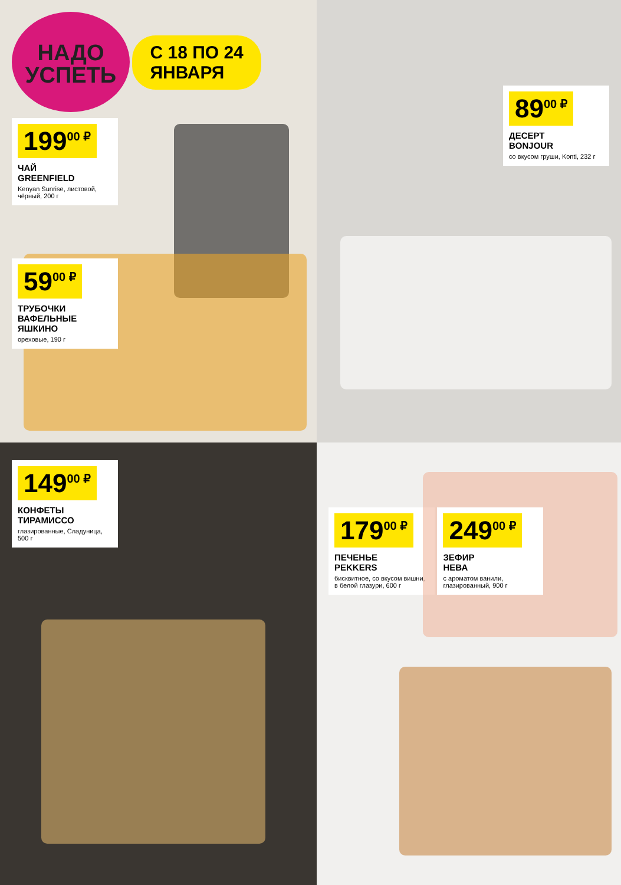НАДО
УСПЕТЬ
С 18 ПО 24
ЯНВАРЯ
199<sup>00 ₽</sup>
ЧАЙ
GREENFIELD
Kenyan Sunrise, листовой, чёрный, 200 г
59<sup>00 ₽</sup>
ТРУБОЧКИ ВАФЕЛЬНЫЕ ЯШКИНО
ореховые, 190 г
89<sup>00 ₽</sup>
ДЕСЕРТ
BONJOUR
со вкусом груши, Konti, 232 г
149<sup>00 ₽</sup>
КОНФЕТЫ
ТИРАМИССО
глазированные, Сладуница, 500 г
179<sup>00 ₽</sup>
ПЕЧЕНЬЕ
PEKKERS
бисквитное, со вкусом вишни, в белой глазури, 600 г
249<sup>00 ₽</sup>
ЗЕФИР
НЕВА
с ароматом ванили, глазированный, 900 г